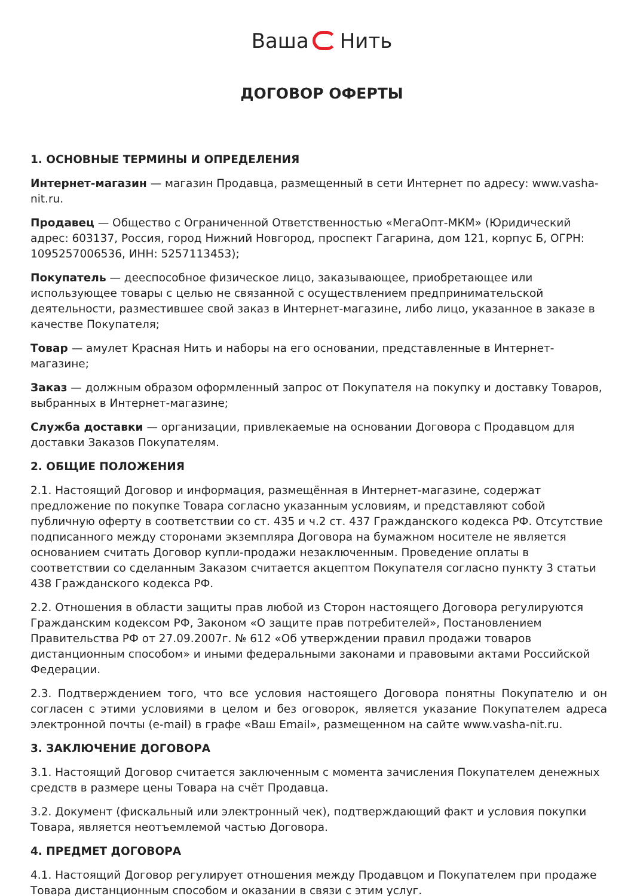Ваша Нить
ДОГОВОР ОФЕРТЫ
1. ОСНОВНЫЕ ТЕРМИНЫ И ОПРЕДЕЛЕНИЯ
Интернет-магазин — магазин Продавца, размещенный в сети Интернет по адресу: www.vasha-nit.ru.
Продавец — Общество с Ограниченной Ответственностью «МегаОпт-МКМ» (Юридический адрес: 603137, Россия, город Нижний Новгород, проспект Гагарина, дом 121, корпус Б, ОГРН: 1095257006536, ИНН: 5257113453);
Покупатель — дееспособное физическое лицо, заказывающее, приобретающее или использующее товары с целью не связанной с осуществлением предпринимательской деятельности, разместившее свой заказ в Интернет-магазине, либо лицо, указанное в заказе в качестве Покупателя;
Товар — амулет Красная Нить и наборы на его основании, представленные в Интернет-магазине;
Заказ — должным образом оформленный запрос от Покупателя на покупку и доставку Товаров, выбранных в Интернет-магазине;
Служба доставки — организации, привлекаемые на основании Договора с Продавцом для доставки Заказов Покупателям.
2. ОБЩИЕ ПОЛОЖЕНИЯ
2.1. Настоящий Договор и информация, размещённая в Интернет-магазине, содержат предложение по покупке Товара согласно указанным условиям, и представляют собой публичную оферту в соответствии со ст. 435 и ч.2 ст. 437 Гражданского кодекса РФ. Отсутствие подписанного между сторонами экземпляра Договора на бумажном носителе не является основанием считать Договор купли-продажи незаключенным. Проведение оплаты в соответствии со сделанным Заказом считается акцептом Покупателя согласно пункту 3 статьи 438 Гражданского кодекса РФ.
2.2. Отношения в области защиты прав любой из Сторон настоящего Договора регулируются Гражданским кодексом РФ, Законом «О защите прав потребителей», Постановлением Правительства РФ от 27.09.2007г. № 612 «Об утверждении правил продажи товаров дистанционным способом» и иными федеральными законами и правовыми актами Российской Федерации.
2.3. Подтверждением того, что все условия настоящего Договора понятны Покупателю и он согласен с этими условиями в целом и без оговорок, является указание Покупателем адреса электронной почты (e-mail) в графе «Ваш Email», размещенном на сайте www.vasha-nit.ru.
3. ЗАКЛЮЧЕНИЕ ДОГОВОРА
3.1. Настоящий Договор считается заключенным с момента зачисления Покупателем денежных средств в размере цены Товара на счёт Продавца.
3.2. Документ (фискальный или электронный чек), подтверждающий факт и условия покупки Товара, является неотъемлемой частью Договора.
4. ПРЕДМЕТ ДОГОВОРА
4.1. Настоящий Договор регулирует отношения между Продавцом и Покупателем при продаже Товара дистанционным способом и оказании в связи с этим услуг.